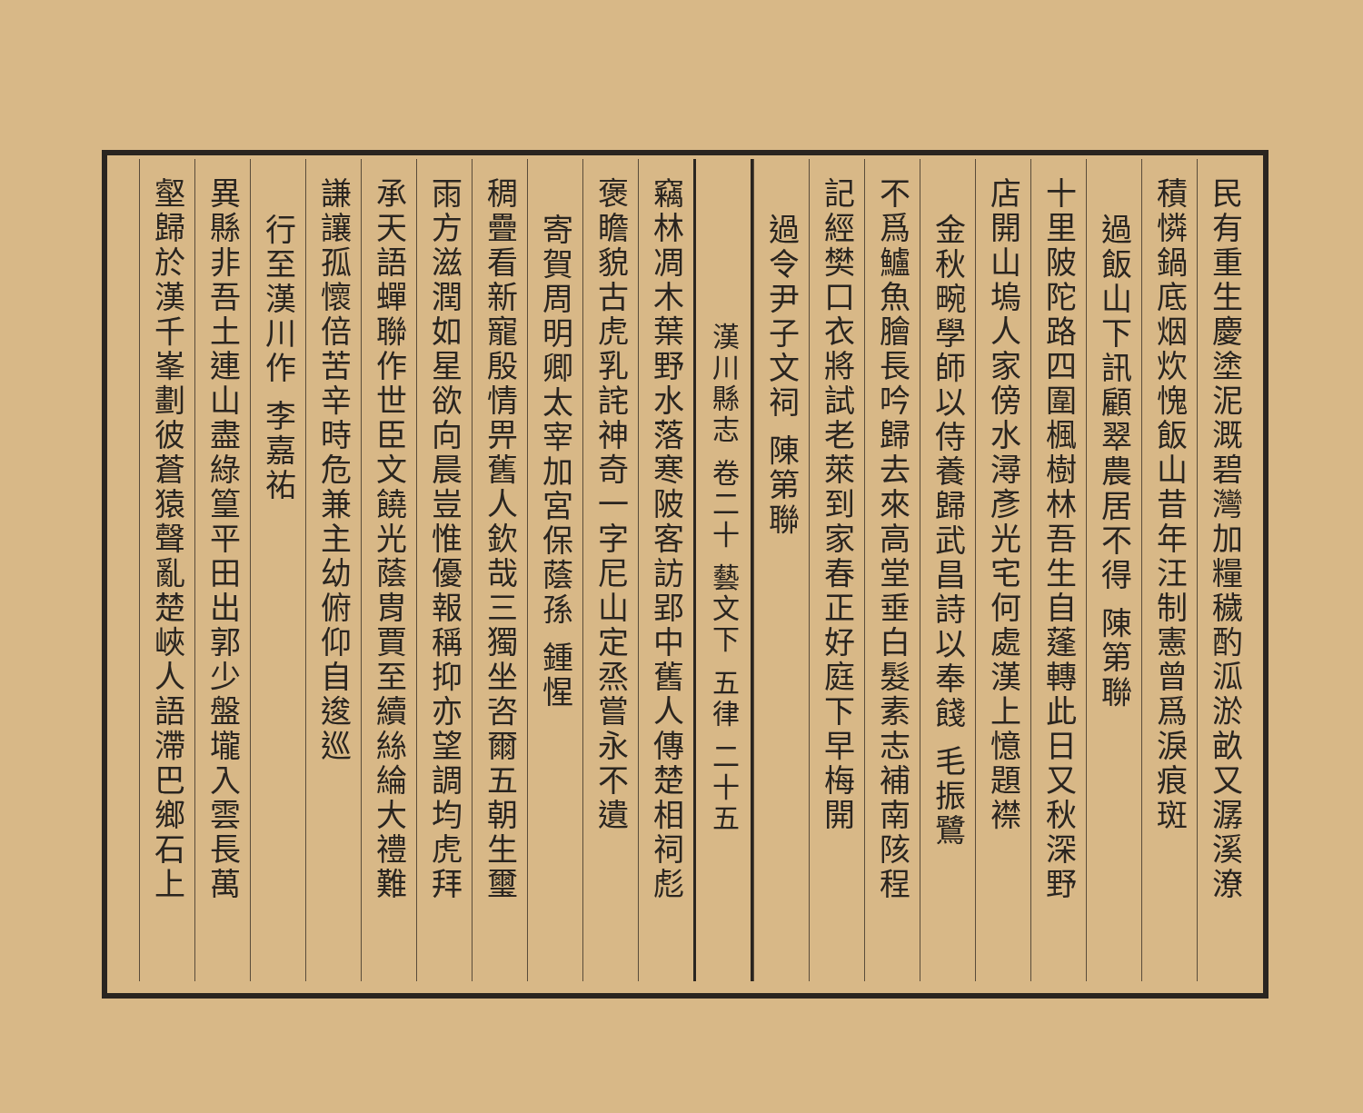民有重生慶塗泥溉碧灣加糧穢酌泒淤畝又潺溪潦
積憐鍋底烟炊愧飯山昔年汪制憲曾爲淚痕斑
過飯山下訊顧翠農居不得 陳第聯
十里陂陀路四圍楓樹林吾生自蓬轉此日又秋深野
店開山塢人家傍水潯彥光宅何處漢上憶題襟
金秋畹學師以侍養歸武昌詩以奉餞 毛振鷺
不爲鱸魚膾長吟歸去來高堂垂白髮素志補南陔程
記經樊口衣將試老萊到家春正好庭下早梅開
過令尹子文祠 陳第聯
漢川縣志 卷二十 藝文下 五律 二十五
竊林凋木葉野水落寒陂客訪郢中舊人傳楚相祠彪
褒瞻貌古虎乳詫神奇一字尼山定烝嘗永不遺
寄賀周明卿太宰加宮保蔭孫 鍾惺
稠疊看新寵殷情畀舊人欽哉三獨坐咨爾五朝生璽
雨方滋潤如星欲向晨豈惟優報稱抑亦望調均虎拜
承天語蟬聯作世臣文饒光蔭胄賈至續絲綸大禮難
謙讓孤懷倍苦辛時危兼主幼俯仰自逡巡
行至漢川作 李嘉祐
異縣非吾土連山盡綠篁平田出郭少盤壠入雲長萬
壑歸於漢千峯劃彼蒼猿聲亂楚峽人語滯巴鄉石上